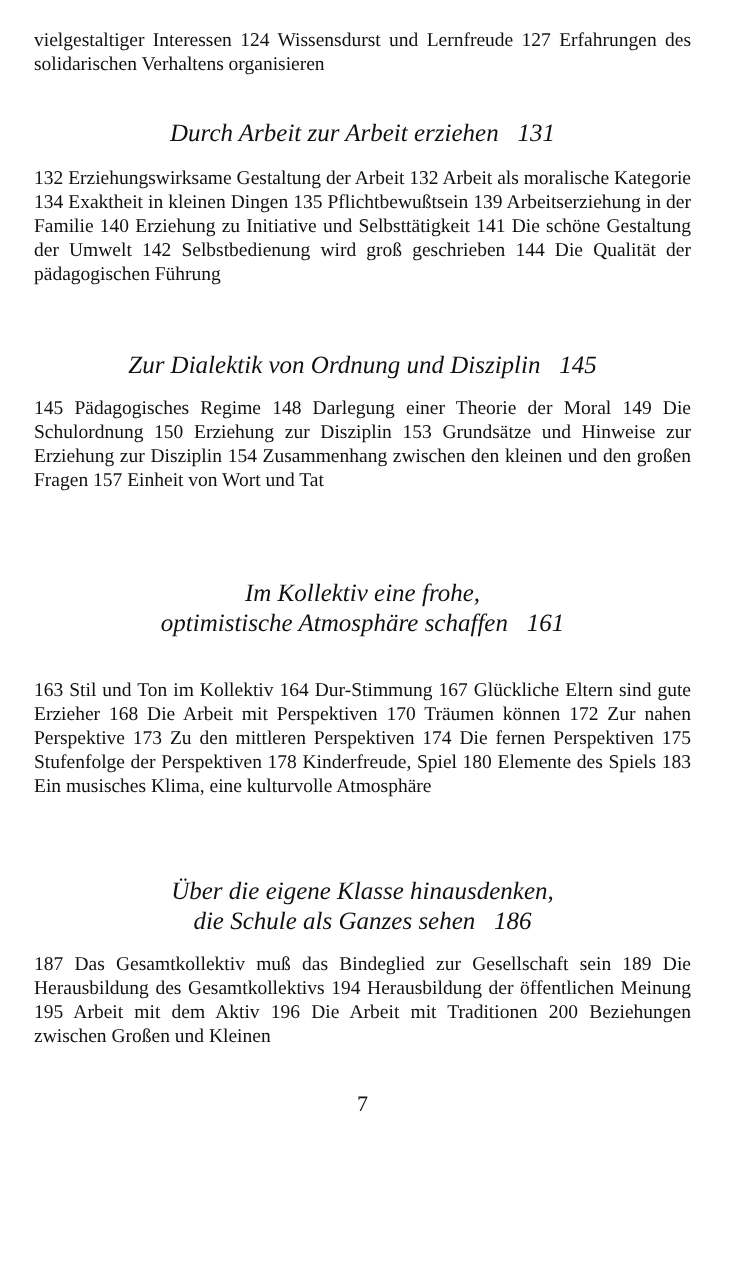vielgestaltiger Interessen 124 Wissensdurst und Lernfreude 127 Erfahrungen des solidarischen Verhaltens organisieren
Durch Arbeit zur Arbeit erziehen 131
132 Erziehungswirksame Gestaltung der Arbeit 132 Arbeit als moralische Kategorie 134 Exaktheit in kleinen Dingen 135 Pflichtbewußtsein 139 Arbeitserziehung in der Familie 140 Erziehung zu Initiative und Selbsttätigkeit 141 Die schöne Gestaltung der Umwelt 142 Selbstbedienung wird groß geschrieben 144 Die Qualität der pädagogischen Führung
Zur Dialektik von Ordnung und Disziplin 145
145 Pädagogisches Regime 148 Darlegung einer Theorie der Moral 149 Die Schulordnung 150 Erziehung zur Disziplin 153 Grundsätze und Hinweise zur Erziehung zur Disziplin 154 Zusammenhang zwischen den kleinen und den großen Fragen 157 Einheit von Wort und Tat
Im Kollektiv eine frohe,
optimistische Atmosphäre schaffen 161
163 Stil und Ton im Kollektiv 164 Dur-Stimmung 167 Glückliche Eltern sind gute Erzieher 168 Die Arbeit mit Perspektiven 170 Träumen können 172 Zur nahen Perspektive 173 Zu den mittleren Perspektiven 174 Die fernen Perspektiven 175 Stufenfolge der Perspektiven 178 Kinderfreude, Spiel 180 Elemente des Spiels 183 Ein musisches Klima, eine kulturvolle Atmosphäre
Über die eigene Klasse hinausdenken,
die Schule als Ganzes sehen 186
187 Das Gesamtkollektiv muß das Bindeglied zur Gesellschaft sein 189 Die Herausbildung des Gesamtkollektivs 194 Herausbildung der öffentlichen Meinung 195 Arbeit mit dem Aktiv 196 Die Arbeit mit Traditionen 200 Beziehungen zwischen Großen und Kleinen
7